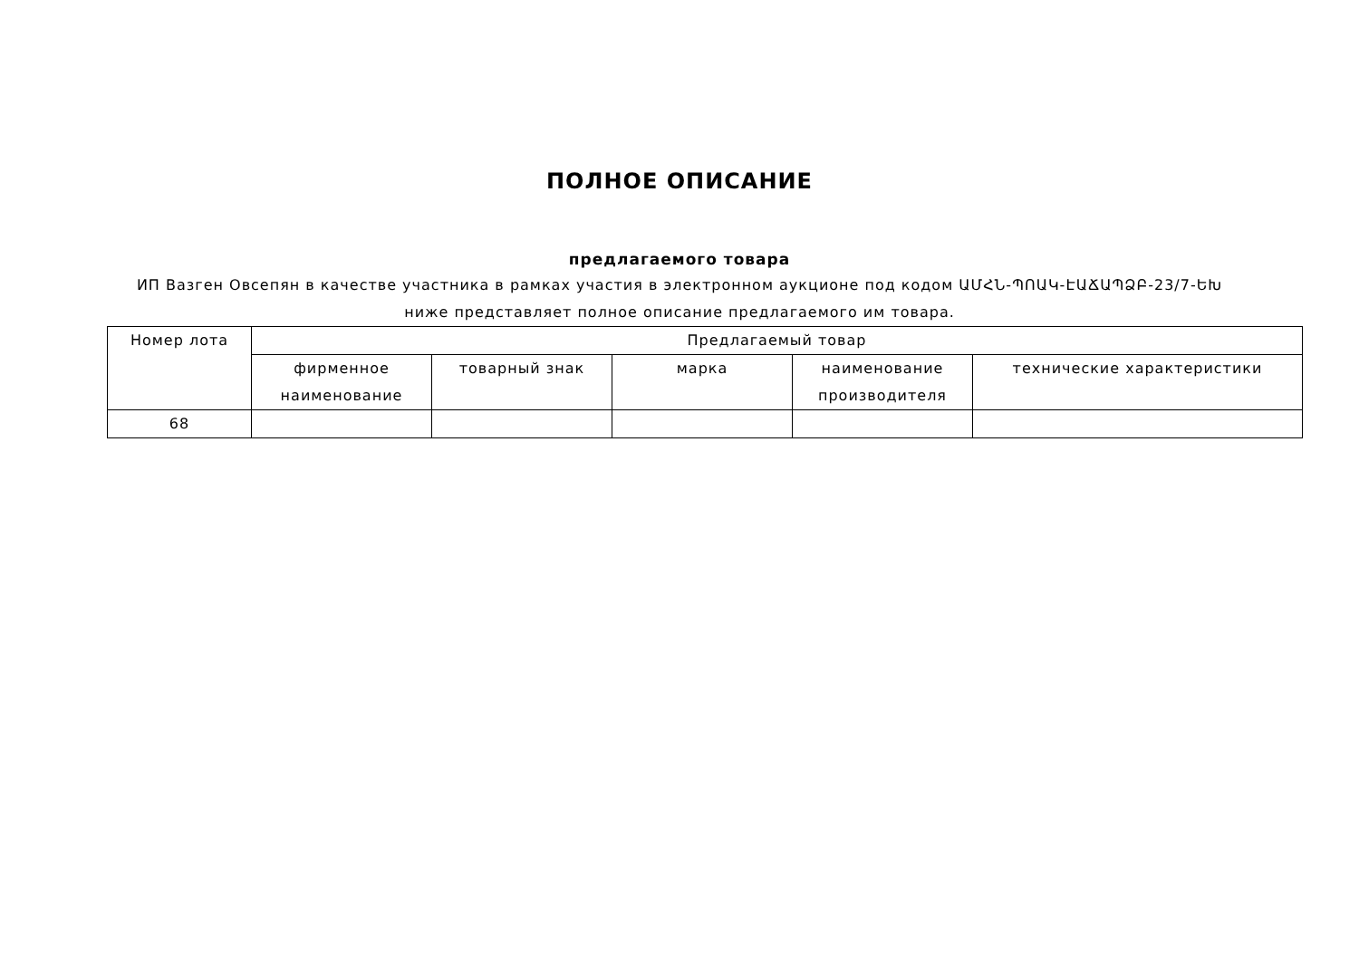ПОЛНОЕ ОПИСАНИЕ
предлагаемого товара
ИП Вазген Овсепян в качестве участника в рамках участия в электронном аукционе под кодом ԱՄՀՆ-ՊՈԱԿ-ԷԱՃԱՊՁԲ-23/7-ԵԽ
ниже представляет полное описание предлагаемого им товара.
| Номер лота | Предлагаемый товар | | | | |
| --- | --- | --- | --- | --- | --- |
| | фирменное наименование | товарный знак | марка | наименование производителя | технические характеристики |
| 68 | | | | | |